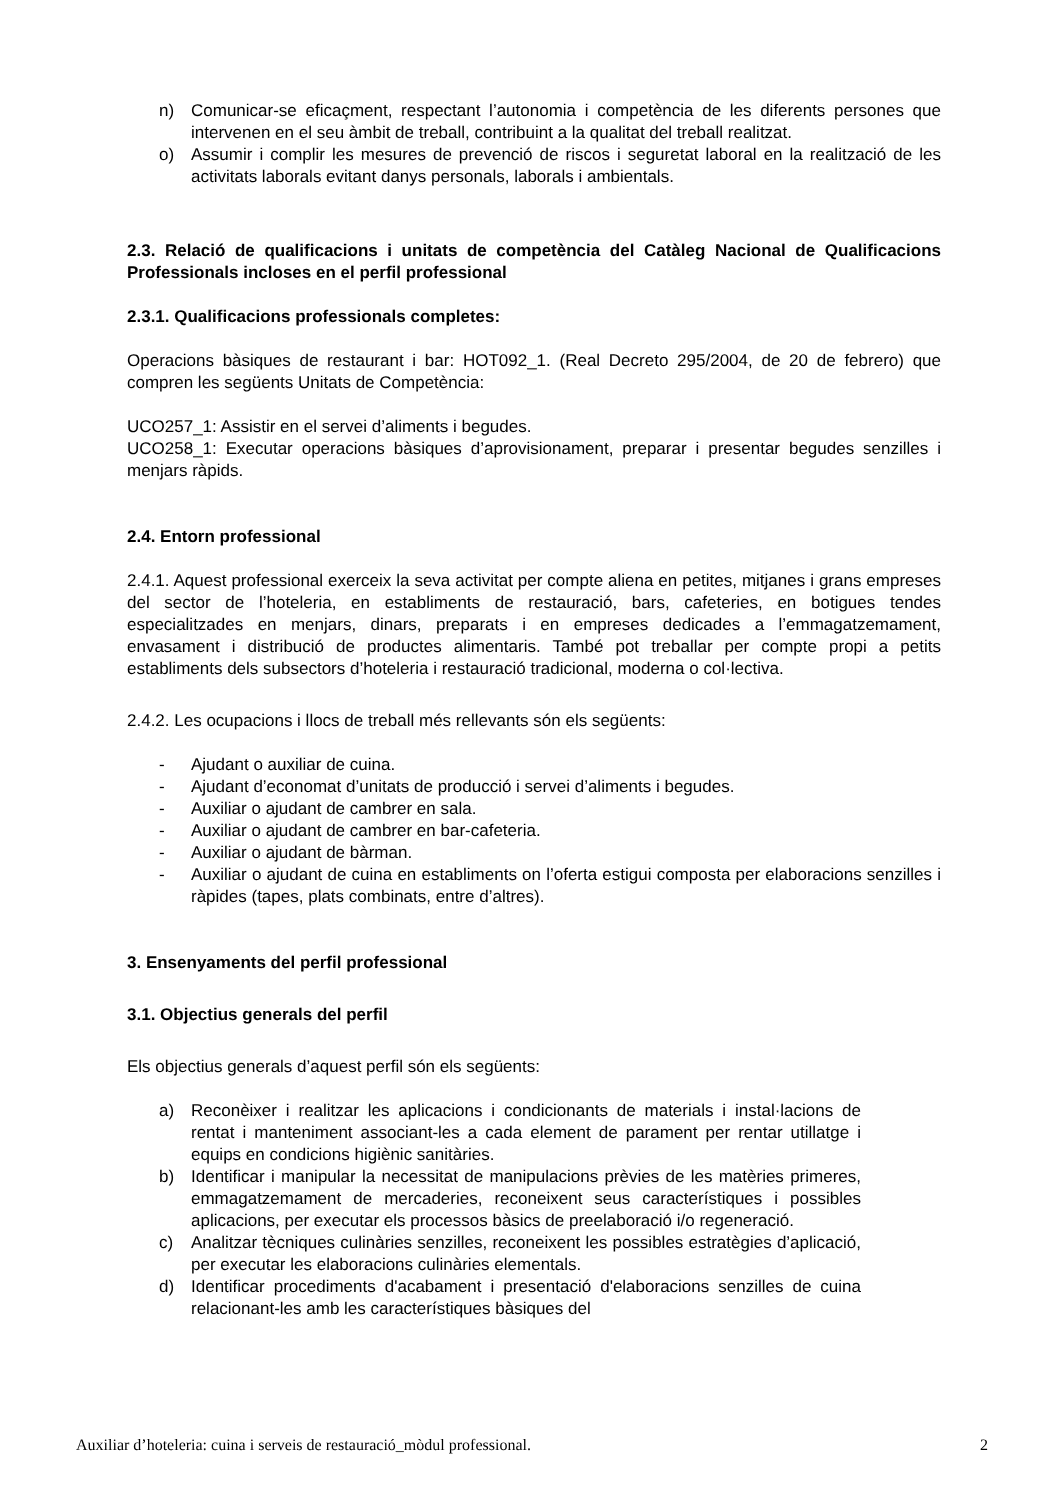n) Comunicar-se eficaçment, respectant l’autonomia i competència de les diferents persones que intervenen en el seu àmbit de treball, contribuint a la qualitat del treball realitzat.
o) Assumir i complir les mesures de prevenció de riscos i seguretat laboral en la realització de les activitats laborals evitant danys personals, laborals i ambientals.
2.3. Relació de qualificacions i unitats de competència del Catàleg Nacional de Qualificacions Professionals incloses en el perfil professional
2.3.1. Qualificacions professionals completes:
Operacions bàsiques de restaurant i bar: HOT092_1. (Real Decreto 295/2004, de 20 de febrero) que compren les següents Unitats de Competència:
UCO257_1: Assistir en el servei d’aliments i begudes.
UCO258_1: Executar operacions bàsiques d’aprovisionament, preparar i presentar begudes senzilles i menjars ràpids.
2.4. Entorn professional
2.4.1. Aquest professional exerceix la seva activitat per compte aliena en petites, mitjanes i grans empreses del sector de l’hoteleria, en establiments de restauració, bars, cafeteries, en botigues tendes especialitzades en menjars, dinars, preparats i en empreses dedicades a l’emmagatzemament, envasament i distribució de productes alimentaris. També pot treballar per compte propi a petits establiments dels subsectors d’hoteleria i restauració tradicional, moderna o col·lectiva.
2.4.2. Les ocupacions i llocs de treball més rellevants són els següents:
- Ajudant o auxiliar de cuina.
- Ajudant d’economat d’unitats de producció i servei d’aliments i begudes.
- Auxiliar o ajudant de cambrer en sala.
- Auxiliar o ajudant de cambrer en bar-cafeteria.
- Auxiliar o ajudant de bàrman.
- Auxiliar o ajudant de cuina en establiments on l’oferta estigui composta per elaboracions senzilles i ràpides (tapes, plats combinats, entre d’altres).
3. Ensenyaments del perfil professional
3.1. Objectius generals del perfil
Els objectius generals d’aquest perfil són els següents:
a) Reconèixer i realitzar les aplicacions i condicionants de materials i instal·lacions de rentat i manteniment associant-les a cada element de parament per rentar utillatge i equips en condicions higiènic sanitàries.
b) Identificar i manipular la necessitat de manipulacions prèvies de les matèries primeres, emmagatzemament de mercaderies, reconeixent seus característiques i possibles aplicacions, per executar els processos bàsics de preelaboració i/o regeneració.
c) Analitzar tècniques culinàries senzilles, reconeixent les possibles estratègies d’aplicació, per executar les elaboracions culinàries elementals.
d) Identificar procediments d'acabament i presentació d'elaboracions senzilles de cuina relacionant-les amb les característiques bàsiques del
Auxiliar d’hoteleria: cuina i serveis de restauració_mòdul professional. 2